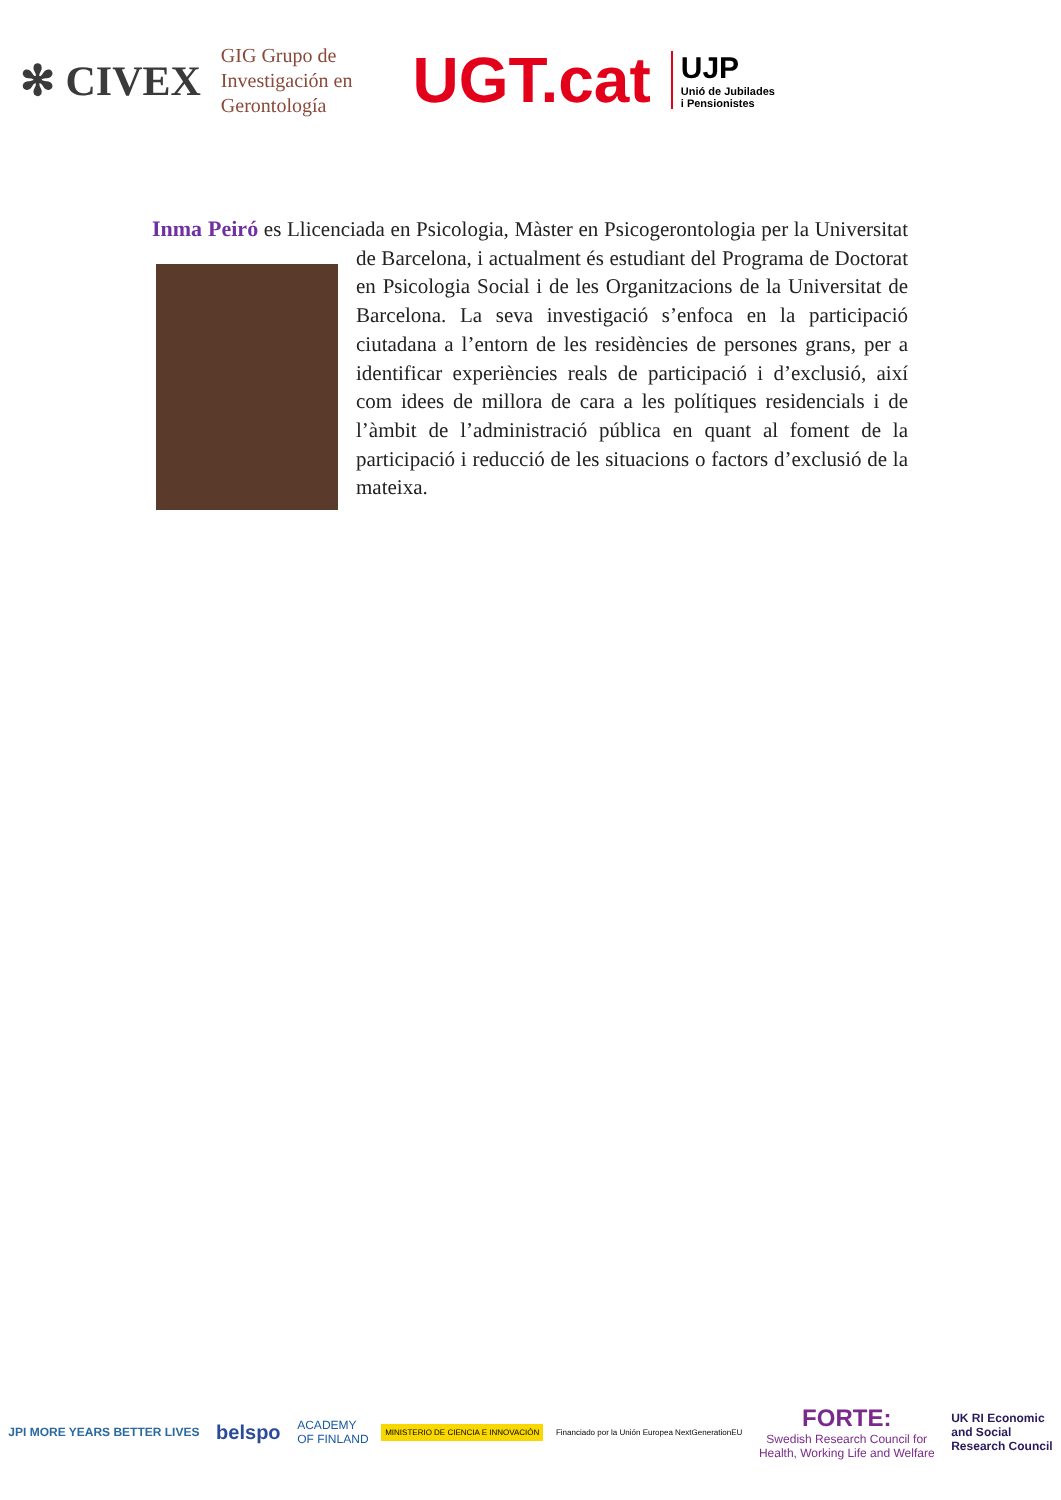✻ CIVEX GIG Grupo de
Investigación en
Gerontología UGT.cat UJP
Unió de Jubilades
i Pensionistes
Inma Peiró es Llicenciada en Psicologia, Màster en Psicogerontologia per la Universitat de Barcelona, i actualment és estudiant del Programa de Doctorat en Psicologia Social i de les Organitzacions de la Universitat de Barcelona. La seva investigació s’enfoca en la participació ciutadana a l’entorn de les residències de persones grans, per a identificar experiències reals de participació i d’exclusió, així com idees de millora de cara a les polítiques residencials i de l’àmbit de l’administració pública en quant al foment de la participació i reducció de les situacions o factors d’exclusió de la mateixa.
JPI MORE YEARS BETTER LIVES belspo ACADEMY
OF FINLAND MINISTERIO DE CIENCIA E INNOVACIÓN Financiado por la Unión Europea NextGenerationEU FORTE:
Swedish Research Council for
Health, Working Life and Welfare UK RI Economic
and Social
Research Council